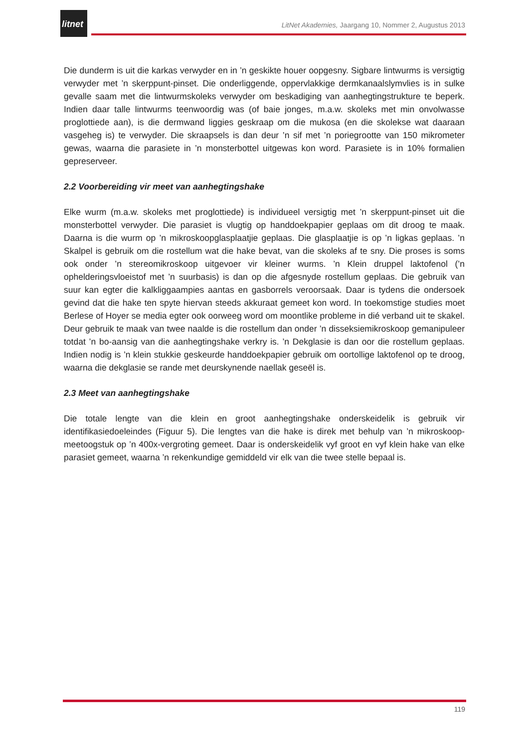litnet
LitNet Akademies, Jaargang 10, Nommer 2, Augustus 2013
Die dunderm is uit die karkas verwyder en in ’n geskikte houer oopgesny. Sigbare lintwurms is versigtig verwyder met ’n skerppunt-pinset. Die onderliggende, oppervlakkige dermkanaalslymvlies is in sulke gevalle saam met die lintwurmskoleks verwyder om beskadiging van aanhegtingstrukture te beperk. Indien daar talle lintwurms teenwoordig was (of baie jonges, m.a.w. skoleks met min onvolwasse proglottiede aan), is die dermwand liggies geskraap om die mukosa (en die skolekse wat daaraan vasgeheg is) te verwyder. Die skraapsels is dan deur ’n sif met ’n poriegrootte van 150 mikrometer gewas, waarna die parasiete in ’n monsterbottel uitgewas kon word. Parasiete is in 10% formalien gepreserveer.
2.2 Voorbereiding vir meet van aanhegtingshake
Elke wurm (m.a.w. skoleks met proglottiede) is individueel versigtig met ’n skerppunt-pinset uit die monsterbottel verwyder. Die parasiet is vlugtig op handdoekpapier geplaas om dit droog te maak. Daarna is die wurm op ’n mikroskoopglasplaatjie geplaas. Die glasplaatjie is op ’n ligkas geplaas. ’n Skalpel is gebruik om die rostellum wat die hake bevat, van die skoleks af te sny. Die proses is soms ook onder ’n stereomikroskoop uitgevoer vir kleiner wurms. ’n Klein druppel laktofenol (’n ophelderingsvloeistof met ’n suurbasis) is dan op die afgesnyde rostellum geplaas. Die gebruik van suur kan egter die kalkliggaampies aantas en gasborrels veroorsaak. Daar is tydens die ondersoek gevind dat die hake ten spyte hiervan steeds akkuraat gemeet kon word. In toekomstige studies moet Berlese of Hoyer se media egter ook oorweeg word om moontlike probleme in dié verband uit te skakel. Deur gebruik te maak van twee naalde is die rostellum dan onder ’n disseksiemikroskoop gemanipuleer totdat ’n bo-aansig van die aanhegtingshake verkry is. ’n Dekglasie is dan oor die rostellum geplaas. Indien nodig is ’n klein stukkie geskeurde handdoekpapier gebruik om oortollige laktofenol op te droog, waarna die dekglasie se rande met deurskynende naellak geseël is.
2.3 Meet van aanhegtingshake
Die totale lengte van die klein en groot aanhegtingshake onderskeidelik is gebruik vir identifikasiedoeleindes (Figuur 5). Die lengtes van die hake is direk met behulp van ’n mikroskoop-meetoogstuk op ’n 400x-vergroting gemeet. Daar is onderskeidelik vyf groot en vyf klein hake van elke parasiet gemeet, waarna ’n rekenkundige gemiddeld vir elk van die twee stelle bepaal is.
119